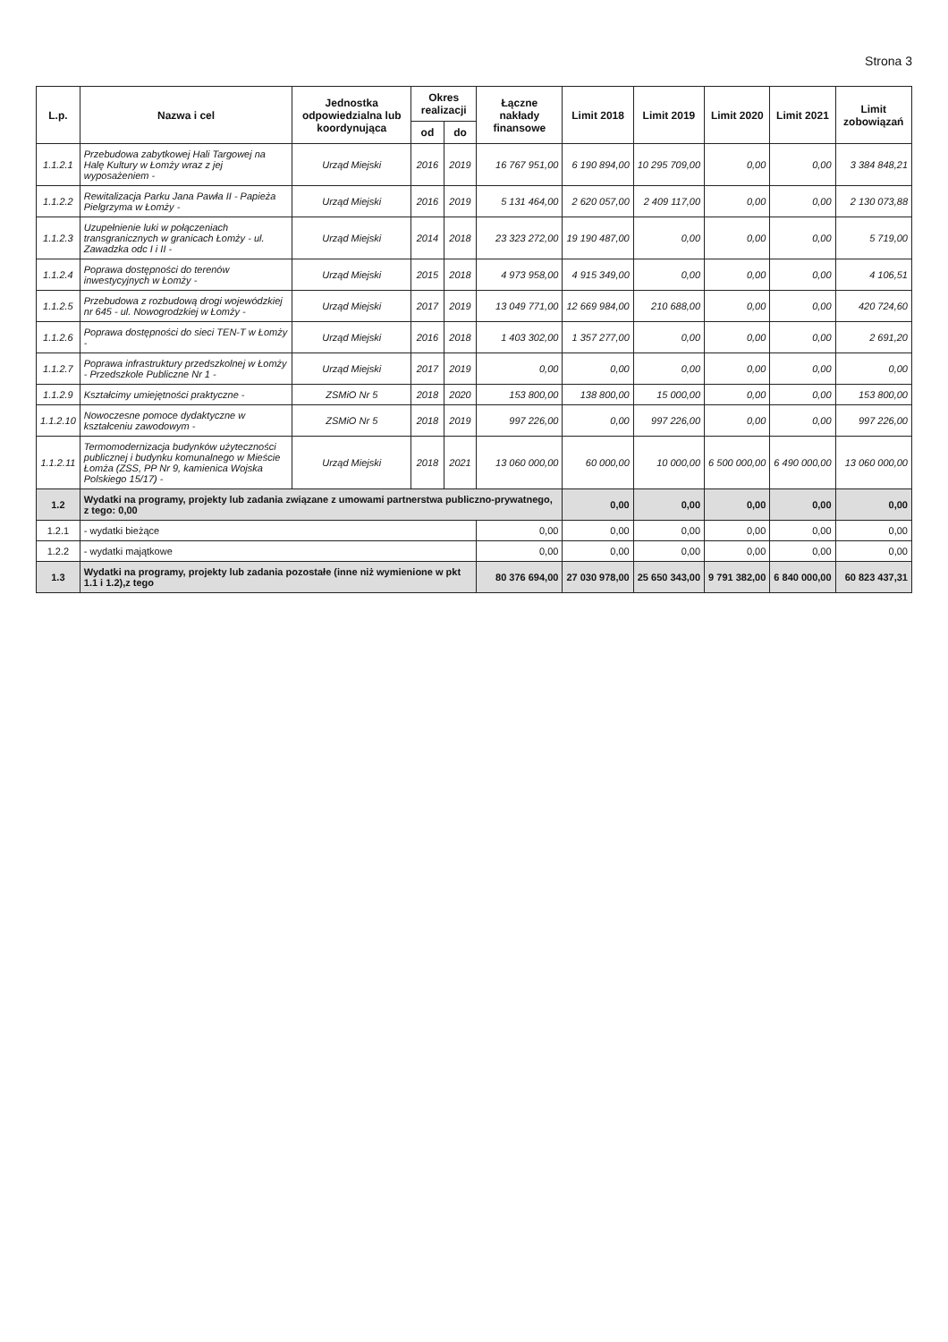Strona 3
| L.p. | Nazwa i cel | Jednostka odpowiedzialna lub koordynująca | Okres realizacji | | Łączne nakłady finansowe | Limit 2018 | Limit 2019 | Limit 2020 | Limit 2021 | Limit zobowiązań |
| --- | --- | --- | --- | --- | --- | --- | --- | --- | --- | --- |
| | | | od | do | | | | | | |
| 1.1.2.1 | Przebudowa zabytkowej Hali Targowej na Halę Kultury w Łomży wraz z jej wyposażeniem - | Urząd Miejski | 2016 | 2019 | 16 767 951,00 | 6 190 894,00 | 10 295 709,00 | 0,00 | 0,00 | 3 384 848,21 |
| 1.1.2.2 | Rewitalizacja Parku Jana Pawła II - Papieża Pielgrzyma w Łomży - | Urząd Miejski | 2016 | 2019 | 5 131 464,00 | 2 620 057,00 | 2 409 117,00 | 0,00 | 0,00 | 2 130 073,88 |
| 1.1.2.3 | Uzupełnienie luki w połączeniach transgranicznych w granicach Łomży - ul. Zawadzka odc I i II - | Urząd Miejski | 2014 | 2018 | 23 323 272,00 | 19 190 487,00 | 0,00 | 0,00 | 0,00 | 5 719,00 |
| 1.1.2.4 | Poprawa dostępności do terenów inwestycyjnych w Łomży - | Urząd Miejski | 2015 | 2018 | 4 973 958,00 | 4 915 349,00 | 0,00 | 0,00 | 0,00 | 4 106,51 |
| 1.1.2.5 | Przebudowa z rozbudową drogi wojewódzkiej nr 645 - ul. Nowogrodzkiej w Łomży - | Urząd Miejski | 2017 | 2019 | 13 049 771,00 | 12 669 984,00 | 210 688,00 | 0,00 | 0,00 | 420 724,60 |
| 1.1.2.6 | Poprawa dostępności do sieci TEN-T w Łomży - | Urząd Miejski | 2016 | 2018 | 1 403 302,00 | 1 357 277,00 | 0,00 | 0,00 | 0,00 | 2 691,20 |
| 1.1.2.7 | Poprawa infrastruktury przedszkolnej w Łomży - Przedszkole Publiczne Nr 1 - | Urząd Miejski | 2017 | 2019 | 0,00 | 0,00 | 0,00 | 0,00 | 0,00 | 0,00 |
| 1.1.2.9 | Kształcimy umiejętności praktyczne - | ZSMiO Nr 5 | 2018 | 2020 | 153 800,00 | 138 800,00 | 15 000,00 | 0,00 | 0,00 | 153 800,00 |
| 1.1.2.10 | Nowoczesne pomoce dydaktyczne w kształceniu zawodowym - | ZSMiO Nr 5 | 2018 | 2019 | 997 226,00 | 0,00 | 997 226,00 | 0,00 | 0,00 | 997 226,00 |
| 1.1.2.11 | Termomodernizacja budynków użyteczności publicznej i budynku komunalnego w Mieście Łomża (ZSS, PP Nr 9, kamienica Wojska Polskiego 15/17) - | Urząd Miejski | 2018 | 2021 | 13 060 000,00 | 60 000,00 | 10 000,00 | 6 500 000,00 | 6 490 000,00 | 13 060 000,00 |
| 1.2 | Wydatki na programy, projekty lub zadania związane z umowami partnerstwa publiczno-prywatnego, z tego: 0,00 | | | | | 0,00 | 0,00 | 0,00 | 0,00 | 0,00 |
| 1.2.1 | - wydatki bieżące | | | | 0,00 | 0,00 | 0,00 | 0,00 | 0,00 | 0,00 |
| 1.2.2 | - wydatki majątkowe | | | | 0,00 | 0,00 | 0,00 | 0,00 | 0,00 | 0,00 |
| 1.3 | Wydatki na programy, projekty lub zadania pozostałe (inne niż wymienione w pkt 1.1 i 1.2),z tego | | | | 80 376 694,00 | 27 030 978,00 | 25 650 343,00 | 9 791 382,00 | 6 840 000,00 | 60 823 437,31 |